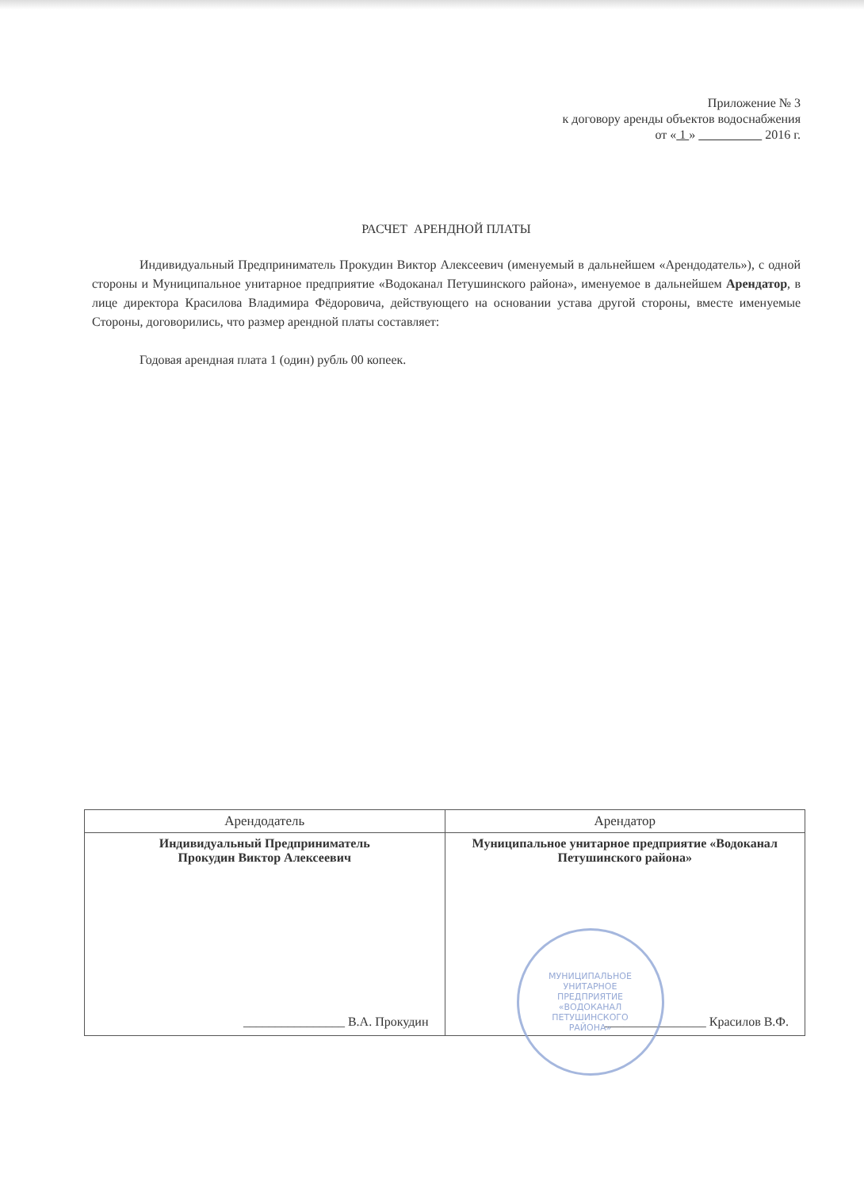Приложение № 3
к договору аренды объектов водоснабжения
от « 1 » 2016 г.
РАСЧЕТ АРЕНДНОЙ ПЛАТЫ
Индивидуальный Предприниматель Прокудин Виктор Алексеевич (именуемый в дальнейшем «Арендодатель»), с одной стороны и Муниципальное унитарное предприятие «Водоканал Петушинского района», именуемое в дальнейшем Арендатор, в лице директора Красилова Владимира Фёдоровича, действующего на основании устава другой стороны, вместе именуемые Стороны, договорились, что размер арендной платы составляет:
Годовая арендная плата 1 (один) рубль 00 копеек.
| Арендодатель | Арендатор |
| --- | --- |
| Индивидуальный Предприниматель Прокудин Виктор Алексеевич ________________ В.А. Прокудин | Муниципальное унитарное предприятие «Водоканал Петушинского района» ________________ Красилов В.Ф. МУНИЦИПАЛЬНОЕ УНИТАРНОЕ ПРЕДПРИЯТИЕ «ВОДОКАНАЛ ПЕТУШИНСКОГО РАЙОНА» |